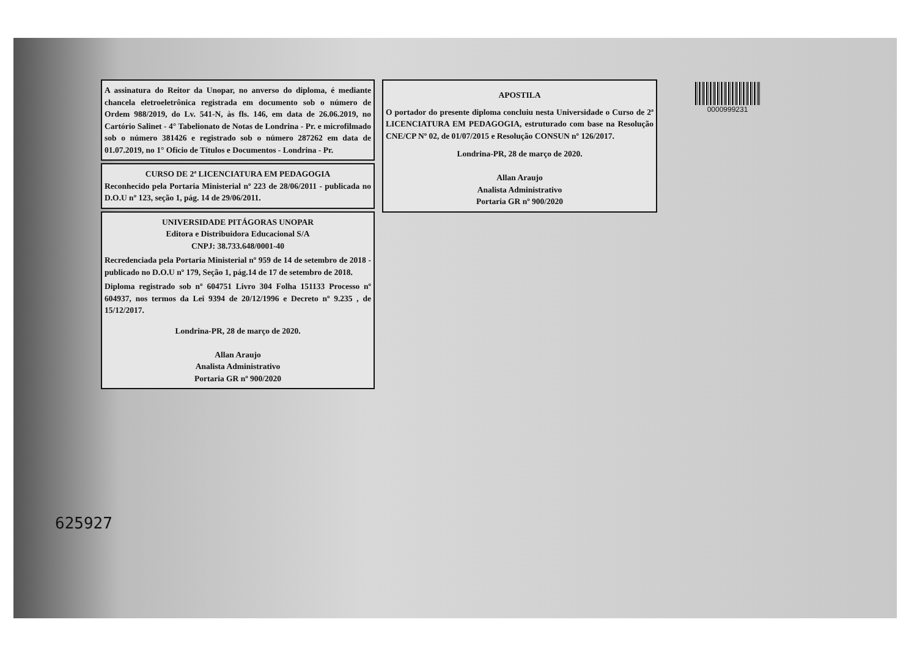A assinatura do Reitor da Unopar, no anverso do diploma, é mediante chancela eletroeletrônica registrada em documento sob o número de Ordem 988/2019, do Lv. 541-N, às fls. 146, em data de 26.06.2019, no Cartório Salinet - 4° Tabelionato de Notas de Londrina - Pr. e microfilmado sob o número 381426 e registrado sob o número 287262 em data de 01.07.2019, no 1° Ofício de Títulos e Documentos - Londrina - Pr.
CURSO DE 2ª LICENCIATURA EM PEDAGOGIA
Reconhecido pela Portaria Ministerial nº 223 de 28/06/2011 - publicada no D.O.U nº 123, seção 1, pág. 14 de 29/06/2011.
UNIVERSIDADE PITÁGORAS UNOPAR
Editora e Distribuidora Educacional S/A
CNPJ: 38.733.648/0001-40
Recredenciada pela Portaria Ministerial nº 959 de 14 de setembro de 2018 - publicado no D.O.U nº 179, Seção 1, pág.14 de 17 de setembro de 2018.
Diploma registrado sob nº 604751 Livro 304 Folha 151133 Processo nº 604937, nos termos da Lei 9394 de 20/12/1996 e Decreto nº 9.235 , de 15/12/2017.
Londrina-PR, 28 de março de 2020.
Allan Araujo
Analista Administrativo
Portaria GR nº 900/2020
APOSTILA
O portador do presente diploma concluiu nesta Universidade o Curso de 2ª LICENCIATURA EM PEDAGOGIA, estruturado com base na Resolução CNE/CP Nº 02, de 01/07/2015 e Resolução CONSUN nº 126/2017.
Londrina-PR, 28 de março de 2020.
Allan Araujo
Analista Administrativo
Portaria GR nº 900/2020
0000999231
625927